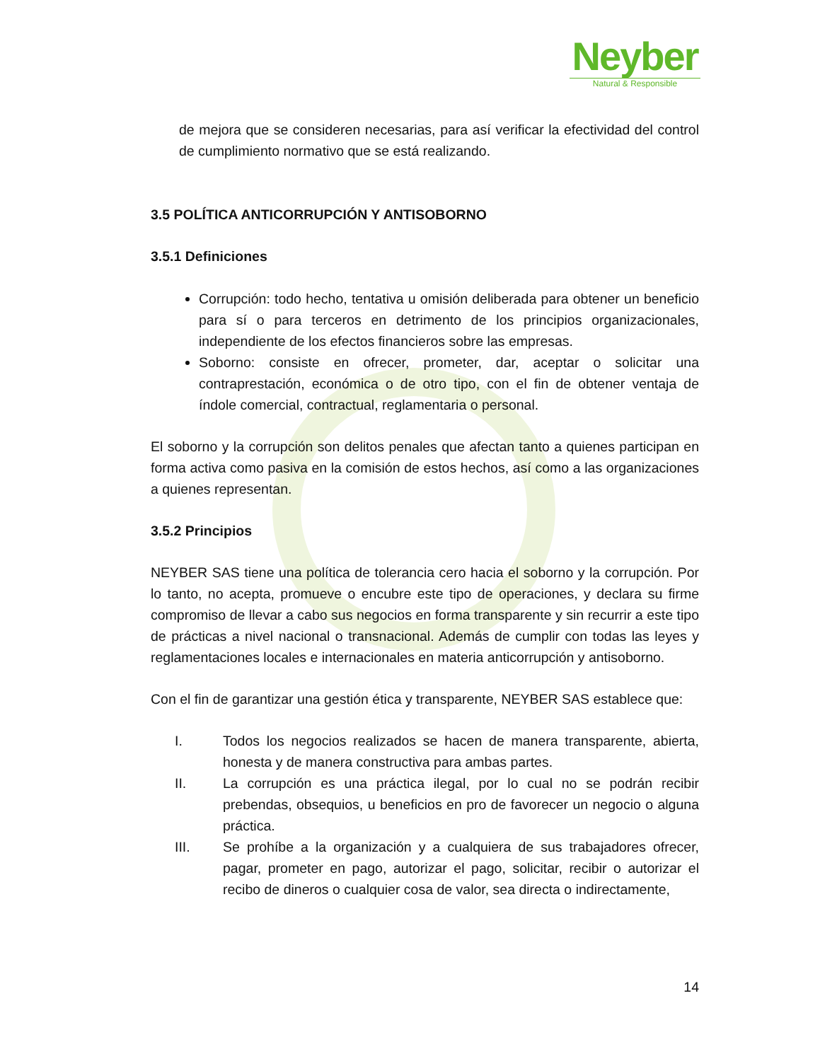Neyber
Natural & Responsible
de mejora que se consideren necesarias, para así verificar la efectividad del control de cumplimiento normativo que se está realizando.
3.5 POLÍTICA ANTICORRUPCIÓN Y ANTISOBORNO
3.5.1 Definiciones
Corrupción: todo hecho, tentativa u omisión deliberada para obtener un beneficio para sí o para terceros en detrimento de los principios organizacionales, independiente de los efectos financieros sobre las empresas.
Soborno: consiste en ofrecer, prometer, dar, aceptar o solicitar una contraprestación, económica o de otro tipo, con el fin de obtener ventaja de índole comercial, contractual, reglamentaria o personal.
El soborno y la corrupción son delitos penales que afectan tanto a quienes participan en forma activa como pasiva en la comisión de estos hechos, así como a las organizaciones a quienes representan.
3.5.2 Principios
NEYBER SAS tiene una política de tolerancia cero hacia el soborno y la corrupción. Por lo tanto, no acepta, promueve o encubre este tipo de operaciones, y declara su firme compromiso de llevar a cabo sus negocios en forma transparente y sin recurrir a este tipo de prácticas a nivel nacional o transnacional. Además de cumplir con todas las leyes y reglamentaciones locales e internacionales en materia anticorrupción y antisoborno.
Con el fin de garantizar una gestión ética y transparente, NEYBER SAS establece que:
I. Todos los negocios realizados se hacen de manera transparente, abierta, honesta y de manera constructiva para ambas partes.
II. La corrupción es una práctica ilegal, por lo cual no se podrán recibir prebendas, obsequios, u beneficios en pro de favorecer un negocio o alguna práctica.
III. Se prohíbe a la organización y a cualquiera de sus trabajadores ofrecer, pagar, prometer en pago, autorizar el pago, solicitar, recibir o autorizar el recibo de dineros o cualquier cosa de valor, sea directa o indirectamente,
14